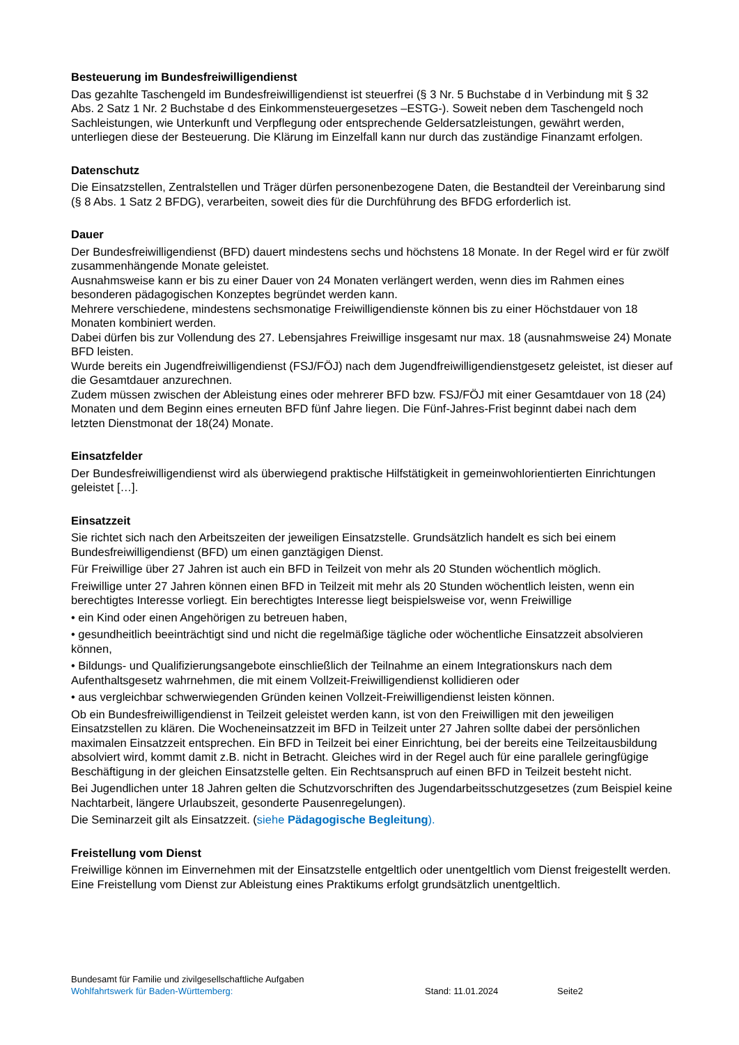Besteuerung im Bundesfreiwilligendienst
Das gezahlte Taschengeld im Bundesfreiwilligendienst ist steuerfrei (§ 3 Nr. 5 Buchstabe d in Verbindung mit § 32 Abs. 2 Satz 1 Nr. 2 Buchstabe d des Einkommensteuergesetzes –ESTG-). Soweit neben dem Taschengeld noch Sachleistungen, wie Unterkunft und Verpflegung oder entsprechende Geldersatzleistungen, gewährt werden, unterliegen diese der Besteuerung. Die Klärung im Einzelfall kann nur durch das zuständige Finanzamt erfolgen.
Datenschutz
Die Einsatzstellen, Zentralstellen und Träger dürfen personenbezogene Daten, die Bestandteil der Vereinbarung sind (§ 8 Abs. 1 Satz 2 BFDG), verarbeiten, soweit dies für die Durchführung des BFDG erforderlich ist.
Dauer
Der Bundesfreiwilligendienst (BFD) dauert mindestens sechs und höchstens 18 Monate. In der Regel wird er für zwölf zusammenhängende Monate geleistet.
Ausnahmsweise kann er bis zu einer Dauer von 24 Monaten verlängert werden, wenn dies im Rahmen eines besonderen pädagogischen Konzeptes begründet werden kann.
Mehrere verschiedene, mindestens sechsmonatige Freiwilligendienste können bis zu einer Höchstdauer von 18 Monaten kombiniert werden.
Dabei dürfen bis zur Vollendung des 27. Lebensjahres Freiwillige insgesamt nur max. 18 (ausnahmsweise 24) Monate BFD leisten.
Wurde bereits ein Jugendfreiwilligendienst (FSJ/FÖJ) nach dem Jugendfreiwilligendienstgesetz geleistet, ist dieser auf die Gesamtdauer anzurechnen.
Zudem müssen zwischen der Ableistung eines oder mehrerer BFD bzw. FSJ/FÖJ mit einer Gesamtdauer von 18 (24) Monaten und dem Beginn eines erneuten BFD fünf Jahre liegen. Die Fünf-Jahres-Frist beginnt dabei nach dem letzten Dienstmonat der 18(24) Monate.
Einsatzfelder
Der Bundesfreiwilligendienst wird als überwiegend praktische Hilfstätigkeit in gemeinwohlorientierten Einrichtungen geleistet […].
Einsatzzeit
Sie richtet sich nach den Arbeitszeiten der jeweiligen Einsatzstelle. Grundsätzlich handelt es sich bei einem Bundesfreiwilligendienst (BFD) um einen ganztägigen Dienst.
Für Freiwillige über 27 Jahren ist auch ein BFD in Teilzeit von mehr als 20 Stunden wöchentlich möglich.
Freiwillige unter 27 Jahren können einen BFD in Teilzeit mit mehr als 20 Stunden wöchentlich leisten, wenn ein berechtigtes Interesse vorliegt. Ein berechtigtes Interesse liegt beispielsweise vor, wenn Freiwillige
• ein Kind oder einen Angehörigen zu betreuen haben,
• gesundheitlich beeinträchtigt sind und nicht die regelmäßige tägliche oder wöchentliche Einsatzzeit absolvieren können,
• Bildungs- und Qualifizierungsangebote einschließlich der Teilnahme an einem Integrationskurs nach dem Aufenthaltsgesetz wahrnehmen, die mit einem Vollzeit-Freiwilligendienst kollidieren oder
• aus vergleichbar schwerwiegenden Gründen keinen Vollzeit-Freiwilligendienst leisten können.
Ob ein Bundesfreiwilligendienst in Teilzeit geleistet werden kann, ist von den Freiwilligen mit den jeweiligen Einsatzstellen zu klären. Die Wocheneinsatzzeit im BFD in Teilzeit unter 27 Jahren sollte dabei der persönlichen maximalen Einsatzzeit entsprechen. Ein BFD in Teilzeit bei einer Einrichtung, bei der bereits eine Teilzeitausbildung absolviert wird, kommt damit z.B. nicht in Betracht. Gleiches wird in der Regel auch für eine parallele geringfügige Beschäftigung in der gleichen Einsatzstelle gelten. Ein Rechtsanspruch auf einen BFD in Teilzeit besteht nicht.
Bei Jugendlichen unter 18 Jahren gelten die Schutzvorschriften des Jugendarbeitsschutzgesetzes (zum Beispiel keine Nachtarbeit, längere Urlaubszeit, gesonderte Pausenregelungen).
Die Seminarzeit gilt als Einsatzzeit. (siehe Pädagogische Begleitung).
Freistellung vom Dienst
Freiwillige können im Einvernehmen mit der Einsatzstelle entgeltlich oder unentgeltlich vom Dienst freigestellt werden. Eine Freistellung vom Dienst zur Ableistung eines Praktikums erfolgt grundsätzlich unentgeltlich.
Bundesamt für Familie und zivilgesellschaftliche Aufgaben
Wohlfahrtswerk für Baden-Württemberg: Stand: 11.01.2024 Seite2